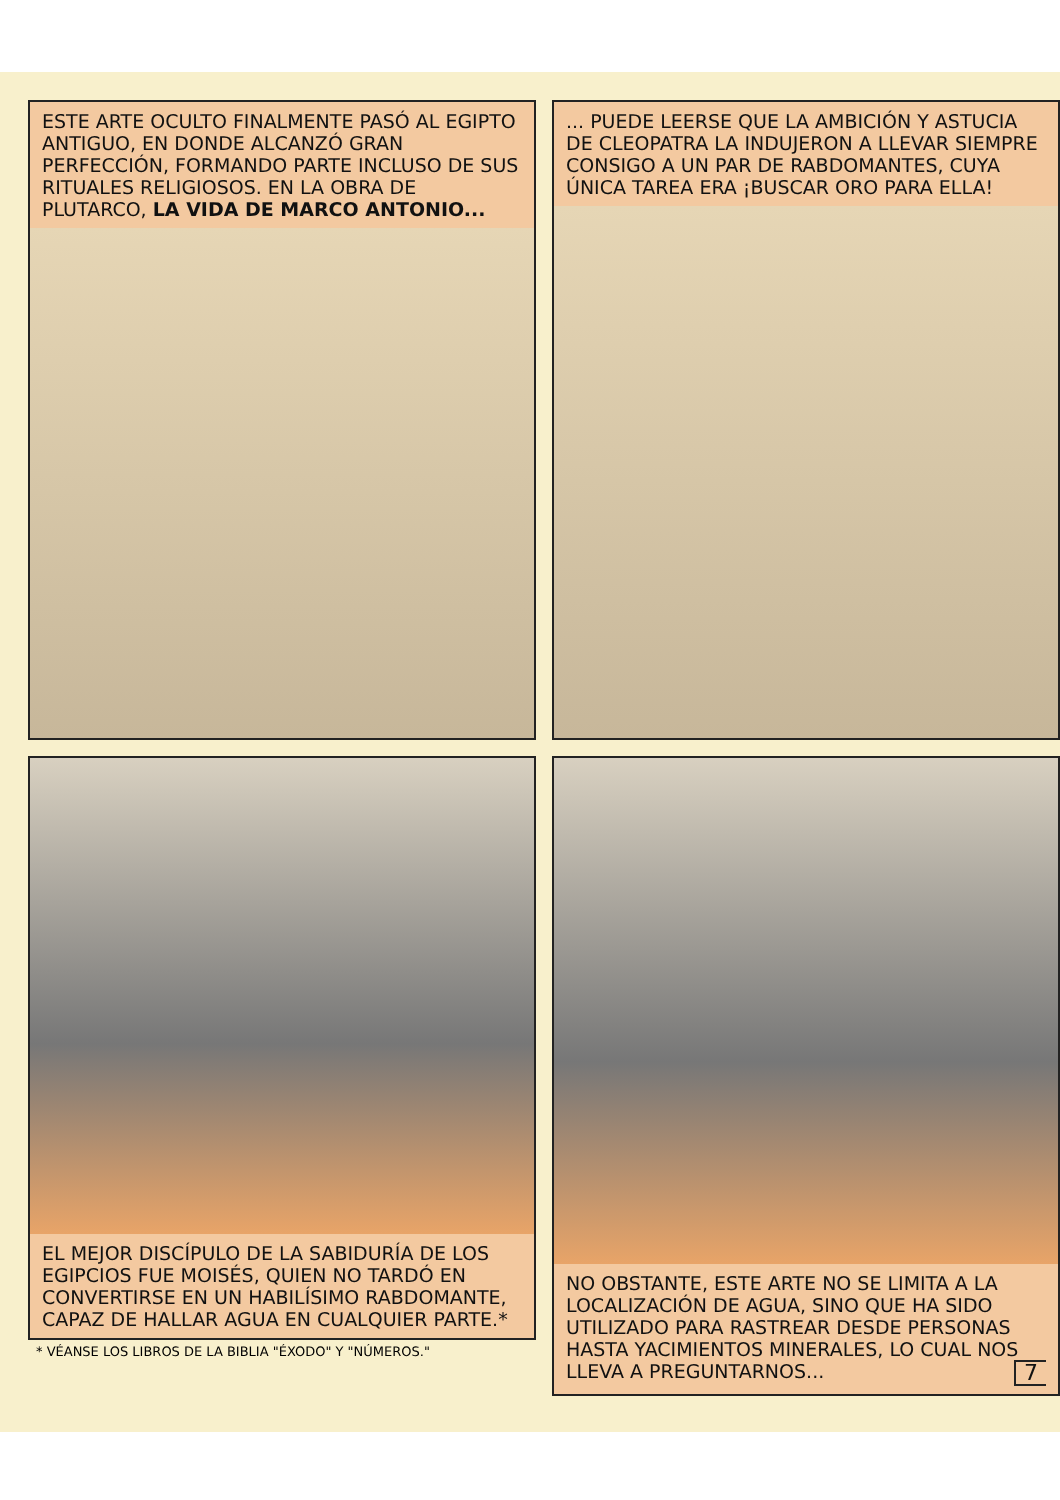ESTE ARTE OCULTO FINALMENTE PASÓ AL EGIPTO ANTIGUO, EN DONDE ALCANZÓ GRAN PERFECCIÓN, FORMANDO PARTE INCLUSO DE SUS RITUALES RELIGIOSOS. EN LA OBRA DE PLUTARCO, LA VIDA DE MARCO ANTONIO...
... PUEDE LEERSE QUE LA AMBICIÓN Y ASTUCIA DE CLEOPATRA LA INDUJERON A LLEVAR SIEMPRE CONSIGO A UN PAR DE RABDOMANTES, CUYA ÚNICA TAREA ERA ¡BUSCAR ORO PARA ELLA!
EL MEJOR DISCÍPULO DE LA SABIDURÍA DE LOS EGIPCIOS FUE MOISÉS, QUIEN NO TARDÓ EN CONVERTIRSE EN UN HABILÍSIMO RABDOMANTE, CAPAZ DE HALLAR AGUA EN CUALQUIER PARTE.*
* VÉANSE LOS LIBROS DE LA BIBLIA "ÉXODO" Y "NÚMEROS."
NO OBSTANTE, ESTE ARTE NO SE LIMITA A LA LOCALIZACIÓN DE AGUA, SINO QUE HA SIDO UTILIZADO PARA RASTREAR DESDE PERSONAS HASTA YACIMIENTOS MINERALES, LO CUAL NOS LLEVA A PREGUNTARNOS... 7